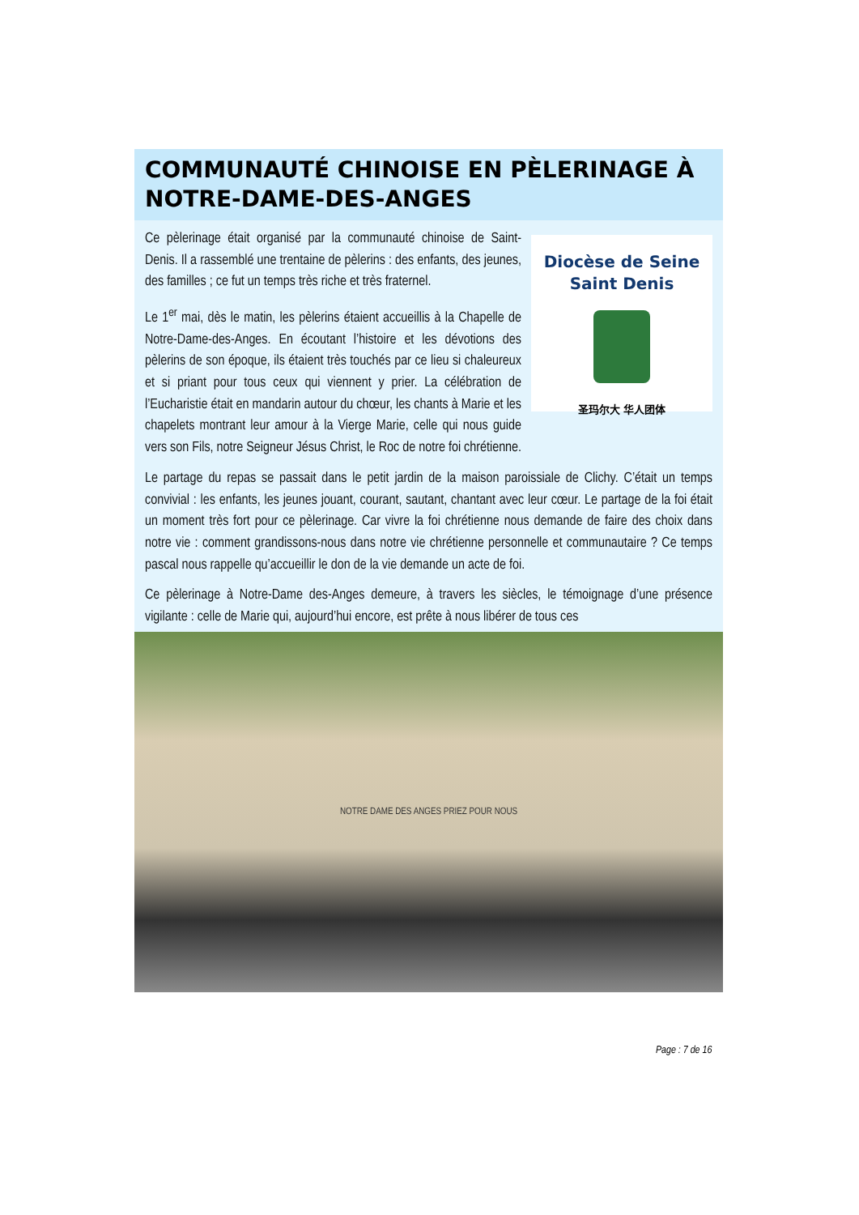COMMUNAUTÉ CHINOISE EN PÈLERINAGE À NOTRE-DAME-DES-ANGES
Diocèse de Seine Saint Denis
圣玛尔大 华人团体
Ce pèlerinage était organisé par la communauté chinoise de Saint-Denis. Il a rassemblé une trentaine de pèlerins : des enfants, des jeunes, des familles ; ce fut un temps très riche et très fraternel.
Le 1<sup>er</sup> mai, dès le matin, les pèlerins étaient accueillis à la Chapelle de Notre-Dame-des-Anges. En écoutant l’histoire et les dévotions des pèlerins de son époque, ils étaient très touchés par ce lieu si chaleureux et si priant pour tous ceux qui viennent y prier. La célébration de l’Eucharistie était en mandarin autour du chœur, les chants à Marie et les chapelets montrant leur amour à la Vierge Marie, celle qui nous guide vers son Fils, notre Seigneur Jésus Christ, le Roc de notre foi chrétienne.
Le partage du repas se passait dans le petit jardin de la maison paroissiale de Clichy. C’était un temps convivial : les enfants, les jeunes jouant, courant, sautant, chantant avec leur cœur. Le partage de la foi était un moment très fort pour ce pèlerinage. Car vivre la foi chrétienne nous demande de faire des choix dans notre vie : comment grandissons-nous dans notre vie chrétienne personnelle et communautaire ? Ce temps pascal nous rappelle qu’accueillir le don de la vie demande un acte de foi.
Ce pèlerinage à Notre-Dame des-Anges demeure, à travers les siècles, le témoignage d’une présence vigilante : celle de Marie qui, aujourd’hui encore, est prête à nous libérer de tous ces
NOTRE DAME DES ANGES PRIEZ POUR NOUS
Page : 7 de 16